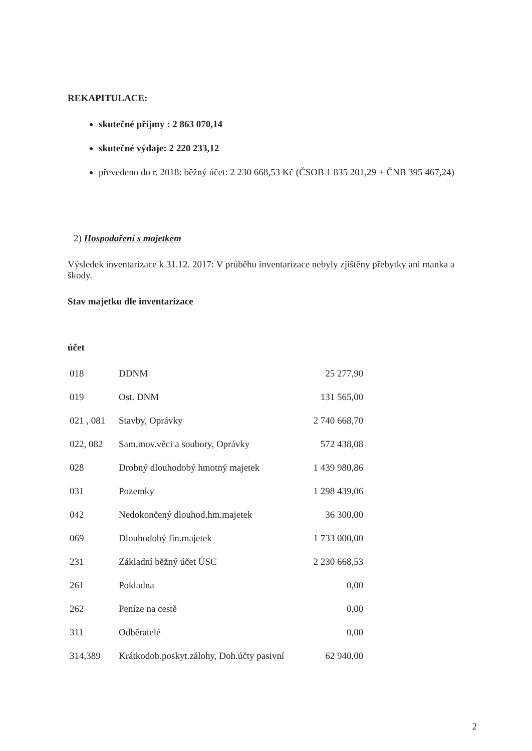REKAPITULACE:
skutečné příjmy : 2 863 070,14
skutečné výdaje: 2 220 233,12
převedeno do r. 2018: běžný účet: 2 230 668,53 Kč (ČSOB 1 835 201,29 + ČNB 395 467,24)
2) Hospodaření s majetkem
Výsledek inventarizace k 31.12. 2017: V průběhu inventarizace nebyly zjištěny přebytky ani manka a škody.
Stav majetku dle inventarizace
účet
| 018 | DDNM | 25 277,90 |
| 019 | Ost. DNM | 131 565,00 |
| 021 , 081 | Stavby, Oprávky | 2 740 668,70 |
| 022, 082 | Sam.mov.věci a soubory, Oprávky | 572 438,08 |
| 028 | Drobný dlouhodobý hmotný majetek | 1 439 980,86 |
| 031 | Pozemky | 1 298 439,06 |
| 042 | Nedokončený dlouhod.hm.majetek | 36 300,00 |
| 069 | Dlouhodobý fin.majetek | 1 733 000,00 |
| 231 | Základní běžný účet ÚSC | 2 230 668,53 |
| 261 | Pokladna | 0,00 |
| 262 | Peníze na cestě | 0,00 |
| 311 | Odběratelé | 0,00 |
| 314,389 | Krátkodob.poskyt.zálohy, Doh.účty pasivní | 62 940,00 |
2